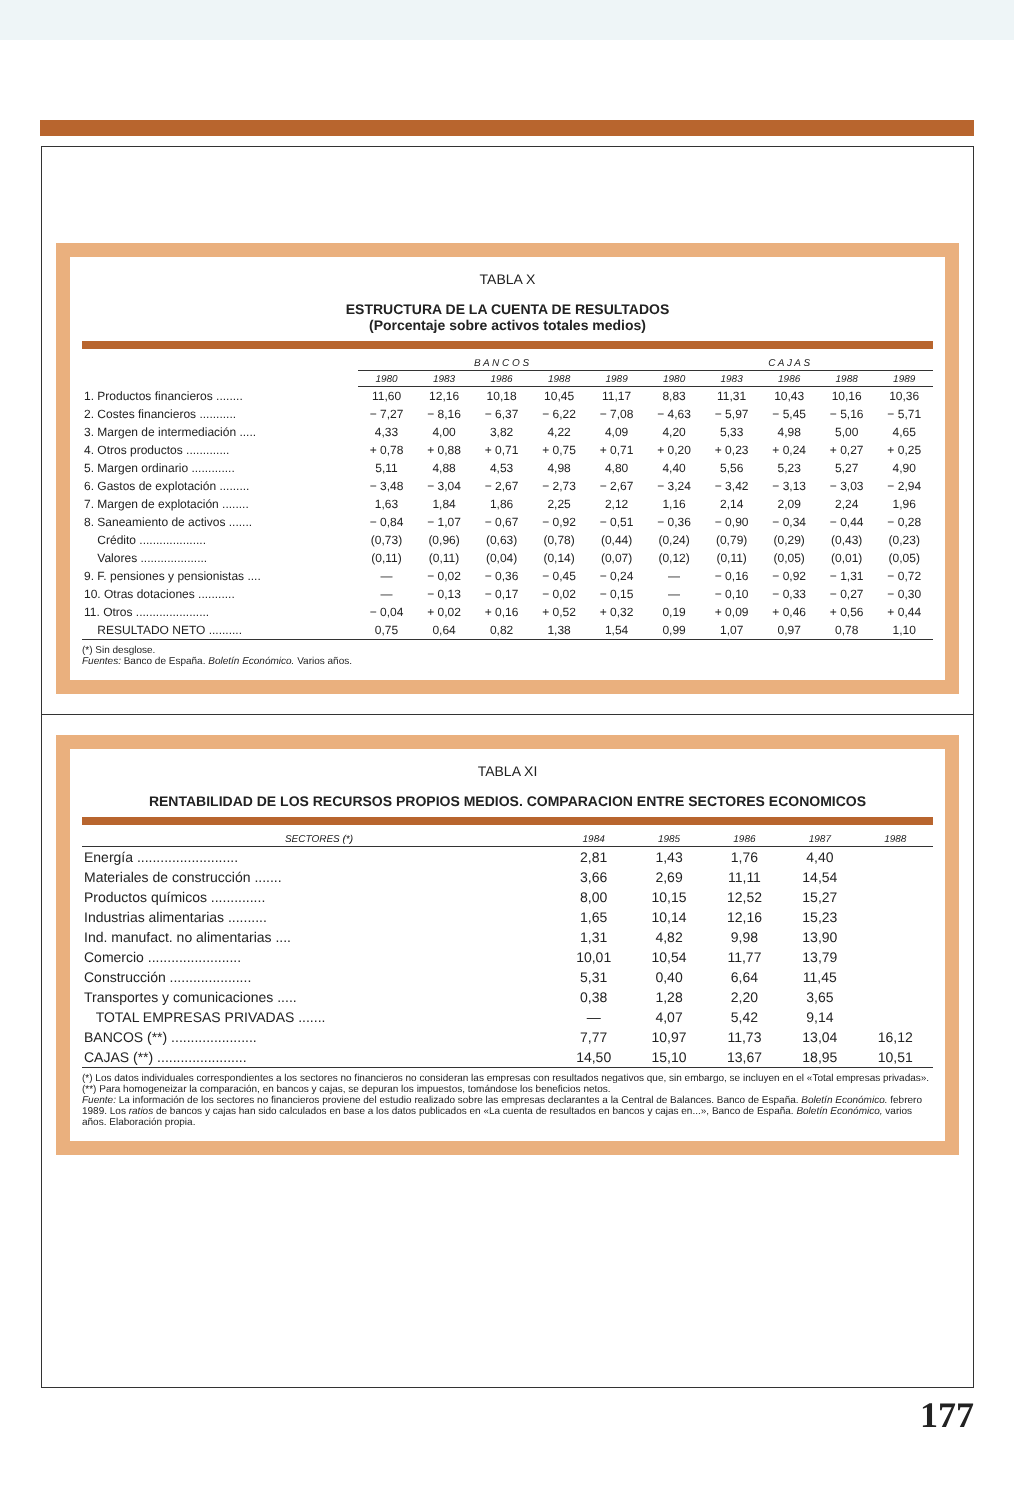TABLA X
ESTRUCTURA DE LA CUENTA DE RESULTADOS
(Porcentaje sobre activos totales medios)
| | B A N C O S | | | | | C A J A S | | | | |
| --- | --- | --- | --- | --- | --- | --- | --- | --- | --- | --- |
| | 1980 | 1983 | 1986 | 1988 | 1989 | 1980 | 1983 | 1986 | 1988 | 1989 |
| 1. Productos financieros ........ | 11,60 | 12,16 | 10,18 | 10,45 | 11,17 | 8,83 | 11,31 | 10,43 | 10,16 | 10,36 |
| 2. Costes financieros ........... | − 7,27 | − 8,16 | − 6,37 | − 6,22 | − 7,08 | − 4,63 | − 5,97 | − 5,45 | − 5,16 | − 5,71 |
| 3. Margen de intermediación ..... | 4,33 | 4,00 | 3,82 | 4,22 | 4,09 | 4,20 | 5,33 | 4,98 | 5,00 | 4,65 |
| 4. Otros productos ............. | + 0,78 | + 0,88 | + 0,71 | + 0,75 | + 0,71 | + 0,20 | + 0,23 | + 0,24 | + 0,27 | + 0,25 |
| 5. Margen ordinario ............. | 5,11 | 4,88 | 4,53 | 4,98 | 4,80 | 4,40 | 5,56 | 5,23 | 5,27 | 4,90 |
| 6. Gastos de explotación ......... | − 3,48 | − 3,04 | − 2,67 | − 2,73 | − 2,67 | − 3,24 | − 3,42 | − 3,13 | − 3,03 | − 2,94 |
| 7. Margen de explotación ........ | 1,63 | 1,84 | 1,86 | 2,25 | 2,12 | 1,16 | 2,14 | 2,09 | 2,24 | 1,96 |
| 8. Saneamiento de activos ....... | − 0,84 | − 1,07 | − 0,67 | − 0,92 | − 0,51 | − 0,36 | − 0,90 | − 0,34 | − 0,44 | − 0,28 |
| Crédito .................... | (0,73) | (0,96) | (0,63) | (0,78) | (0,44) | (0,24) | (0,79) | (0,29) | (0,43) | (0,23) |
| Valores .................... | (0,11) | (0,11) | (0,04) | (0,14) | (0,07) | (0,12) | (0,11) | (0,05) | (0,01) | (0,05) |
| 9. F. pensiones y pensionistas .... | — | − 0,02 | − 0,36 | − 0,45 | − 0,24 | — | − 0,16 | − 0,92 | − 1,31 | − 0,72 |
| 10. Otras dotaciones ........... | — | − 0,13 | − 0,17 | − 0,02 | − 0,15 | — | − 0,10 | − 0,33 | − 0,27 | − 0,30 |
| 11. Otros ...................... | − 0,04 | + 0,02 | + 0,16 | + 0,52 | + 0,32 | 0,19 | + 0,09 | + 0,46 | + 0,56 | + 0,44 |
| RESULTADO NETO .......... | 0,75 | 0,64 | 0,82 | 1,38 | 1,54 | 0,99 | 1,07 | 0,97 | 0,78 | 1,10 |
(*) Sin desglose.
Fuentes: Banco de España. Boletín Económico. Varios años.
TABLA XI
RENTABILIDAD DE LOS RECURSOS PROPIOS MEDIOS. COMPARACION ENTRE SECTORES ECONOMICOS
| SECTORES (*) | 1984 | 1985 | 1986 | 1987 | 1988 |
| --- | --- | --- | --- | --- | --- |
| Energía .......................... | 2,81 | 1,43 | 1,76 | 4,40 | |
| Materiales de construcción ....... | 3,66 | 2,69 | 11,11 | 14,54 | |
| Productos químicos .............. | 8,00 | 10,15 | 12,52 | 15,27 | |
| Industrias alimentarias .......... | 1,65 | 10,14 | 12,16 | 15,23 | |
| Ind. manufact. no alimentarias .... | 1,31 | 4,82 | 9,98 | 13,90 | |
| Comercio ........................ | 10,01 | 10,54 | 11,77 | 13,79 | |
| Construcción ..................... | 5,31 | 0,40 | 6,64 | 11,45 | |
| Transportes y comunicaciones ..... | 0,38 | 1,28 | 2,20 | 3,65 | |
| TOTAL EMPRESAS PRIVADAS ....... | — | 4,07 | 5,42 | 9,14 | |
| BANCOS (**) ...................... | 7,77 | 10,97 | 11,73 | 13,04 | 16,12 |
| CAJAS (**) ....................... | 14,50 | 15,10 | 13,67 | 18,95 | 10,51 |
(*) Los datos individuales correspondientes a los sectores no financieros no consideran las empresas con resultados negativos que, sin embargo, se incluyen en el «Total empresas privadas».
(**) Para homogeneizar la comparación, en bancos y cajas, se depuran los impuestos, tomándose los beneficios netos.
Fuente: La información de los sectores no financieros proviene del estudio realizado sobre las empresas declarantes a la Central de Balances. Banco de España. Boletín Económico. febrero 1989. Los ratios de bancos y cajas han sido calculados en base a los datos publicados en «La cuenta de resultados en bancos y cajas en...», Banco de España. Boletín Económico, varios años. Elaboración propia.
177